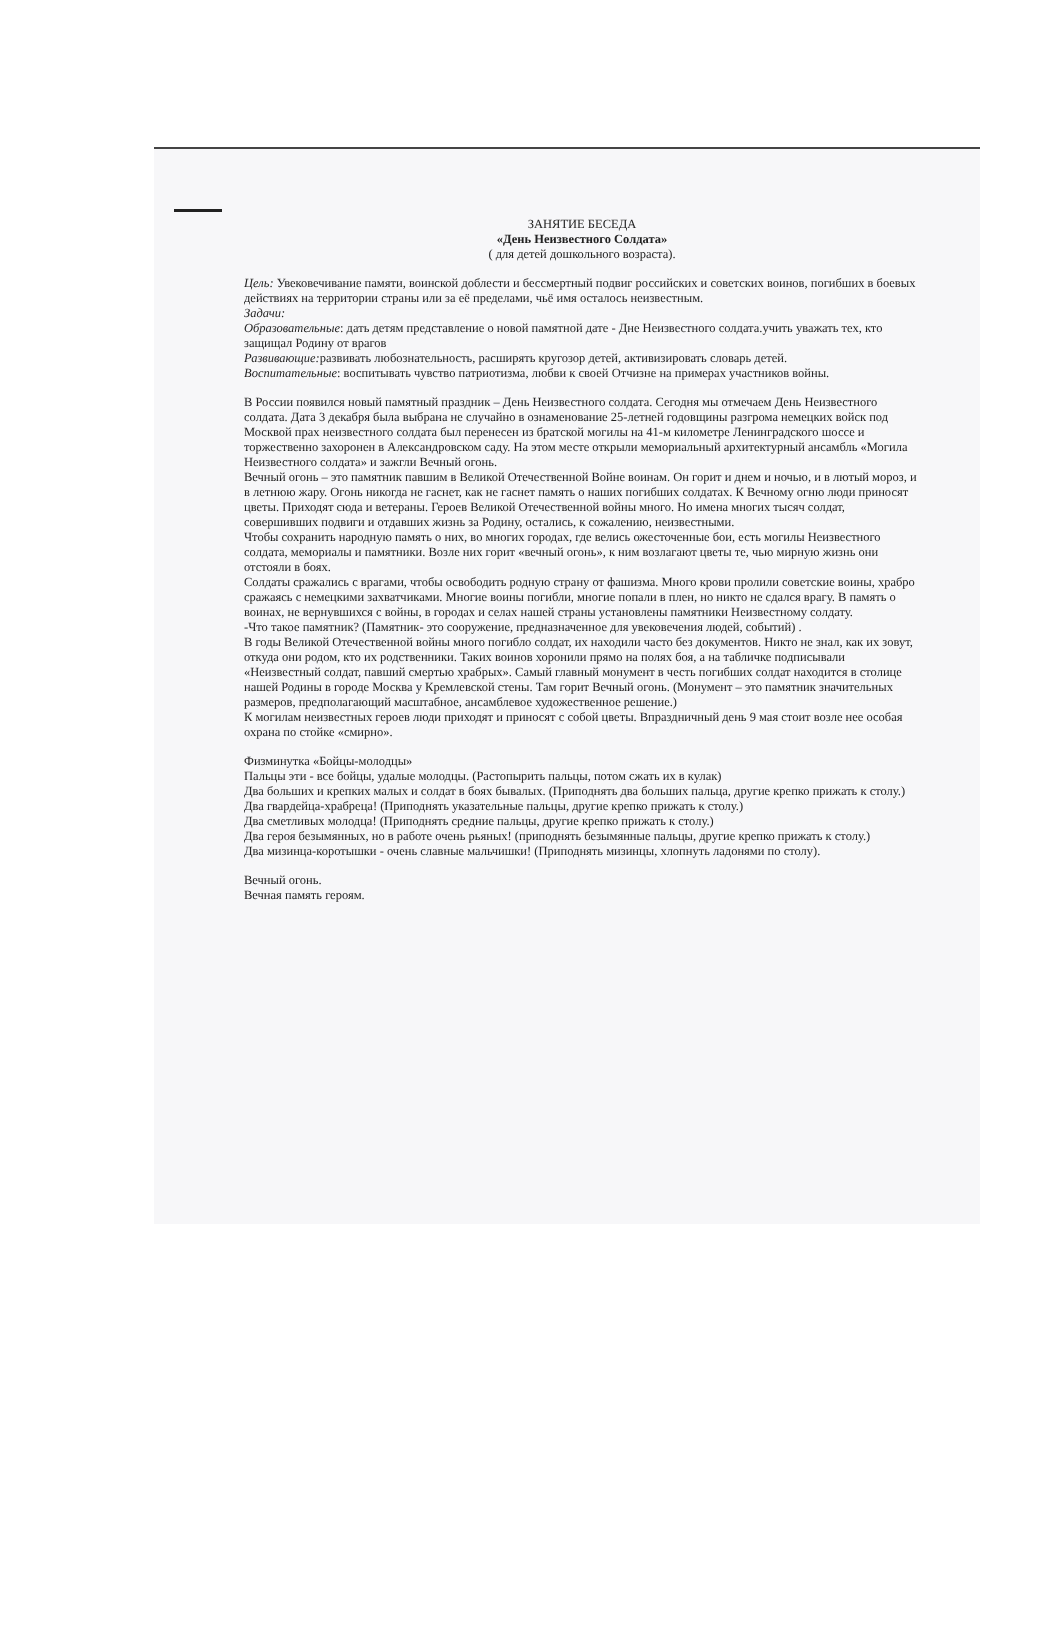ЗАНЯТИЕ БЕСЕДА
«День Неизвестного Солдата»
( для детей дошкольного возраста).
Цель: Увековечивание памяти, воинской доблести и бессмертный подвиг российских и советских воинов, погибших в боевых действиях на территории страны или за её пределами, чьё имя осталось неизвестным.
Задачи:
Образовательные: дать детям представление о новой памятной дате - Дне Неизвестного солдата.учить уважать тех, кто защищал Родину от врагов
Развивающие: развивать любознательность, расширять кругозор детей, активизировать словарь детей.
Воспитательные: воспитывать чувство патриотизма, любви к своей Отчизне на примерах участников войны.
В России появился новый памятный праздник – День Неизвестного солдата. Сегодня мы отмечаем День Неизвестного солдата. Дата 3 декабря была выбрана не случайно в ознаменование 25-летней годовщины разгрома немецких войск под Москвой прах неизвестного солдата был перенесен из братской могилы на 41-м километре Ленинградского шоссе и торжественно захоронен в Александровском саду. На этом месте открыли мемориальный архитектурный ансамбль «Могила Неизвестного солдата» и зажгли Вечный огонь.
Вечный огонь – это памятник павшим в Великой Отечественной Войне воинам. Он горит и днем и ночью, и в лютый мороз, и в летнюю жару. Огонь никогда не гаснет, как не гаснет память о наших погибших солдатах. К Вечному огню люди приносят цветы. Приходят сюда и ветераны. Героев Великой Отечественной войны много. Но имена многих тысяч солдат, совершивших подвиги и отдавших жизнь за Родину, остались, к сожалению, неизвестными.
Чтобы сохранить народную память о них, во многих городах, где велись ожесточенные бои, есть могилы Неизвестного солдата, мемориалы и памятники. Возле них горит «вечный огонь», к ним возлагают цветы те, чью мирную жизнь они отстояли в боях.
Солдаты сражались с врагами, чтобы освободить родную страну от фашизма. Много крови пролили советские воины, храбро сражаясь с немецкими захватчиками. Многие воины погибли, многие попали в плен, но никто не сдался врагу. В память о воинах, не вернувшихся с войны, в городах и селах нашей страны установлены памятники Неизвестному солдату.
-Что такое памятник? (Памятник- это сооружение, предназначенное для увековечения людей, событий) .
В годы Великой Отечественной войны много погибло солдат, их находили часто без документов. Никто не знал, как их зовут, откуда они родом, кто их родственники. Таких воинов хоронили прямо на полях боя, а на табличке подписывали «Неизвестный солдат, павший смертью храбрых». Самый главный монумент в честь погибших солдат находится в столице нашей Родины в городе Москва у Кремлевской стены. Там горит Вечный огонь. (Монумент – это памятник значительных размеров, предполагающий масштабное, ансамблевое художественное решение.)
К могилам неизвестных героев люди приходят и приносят с собой цветы. Впраздничный день 9 мая стоит возле нее особая охрана по стойке «смирно».
Физминутка «Бойцы-молодцы»
Пальцы эти - все бойцы, удалые молодцы. (Растопырить пальцы, потом сжать их в кулак)
Два больших и крепких малых и солдат в боях бывалых. (Приподнять два больших пальца, другие крепко прижать к столу.)
Два гвардейца-храбреца! (Приподнять указательные пальцы, другие крепко прижать к столу.)
Два сметливых молодца! (Приподнять средние пальцы, другие крепко прижать к столу.)
Два героя безымянных, но в работе очень рьяных! (приподнять безымянные пальцы, другие крепко прижать к столу.)
Два мизинца-коротышки - очень славные мальчишки! (Приподнять мизинцы, хлопнуть ладонями по столу).
Вечный огонь.
Вечная память героям.